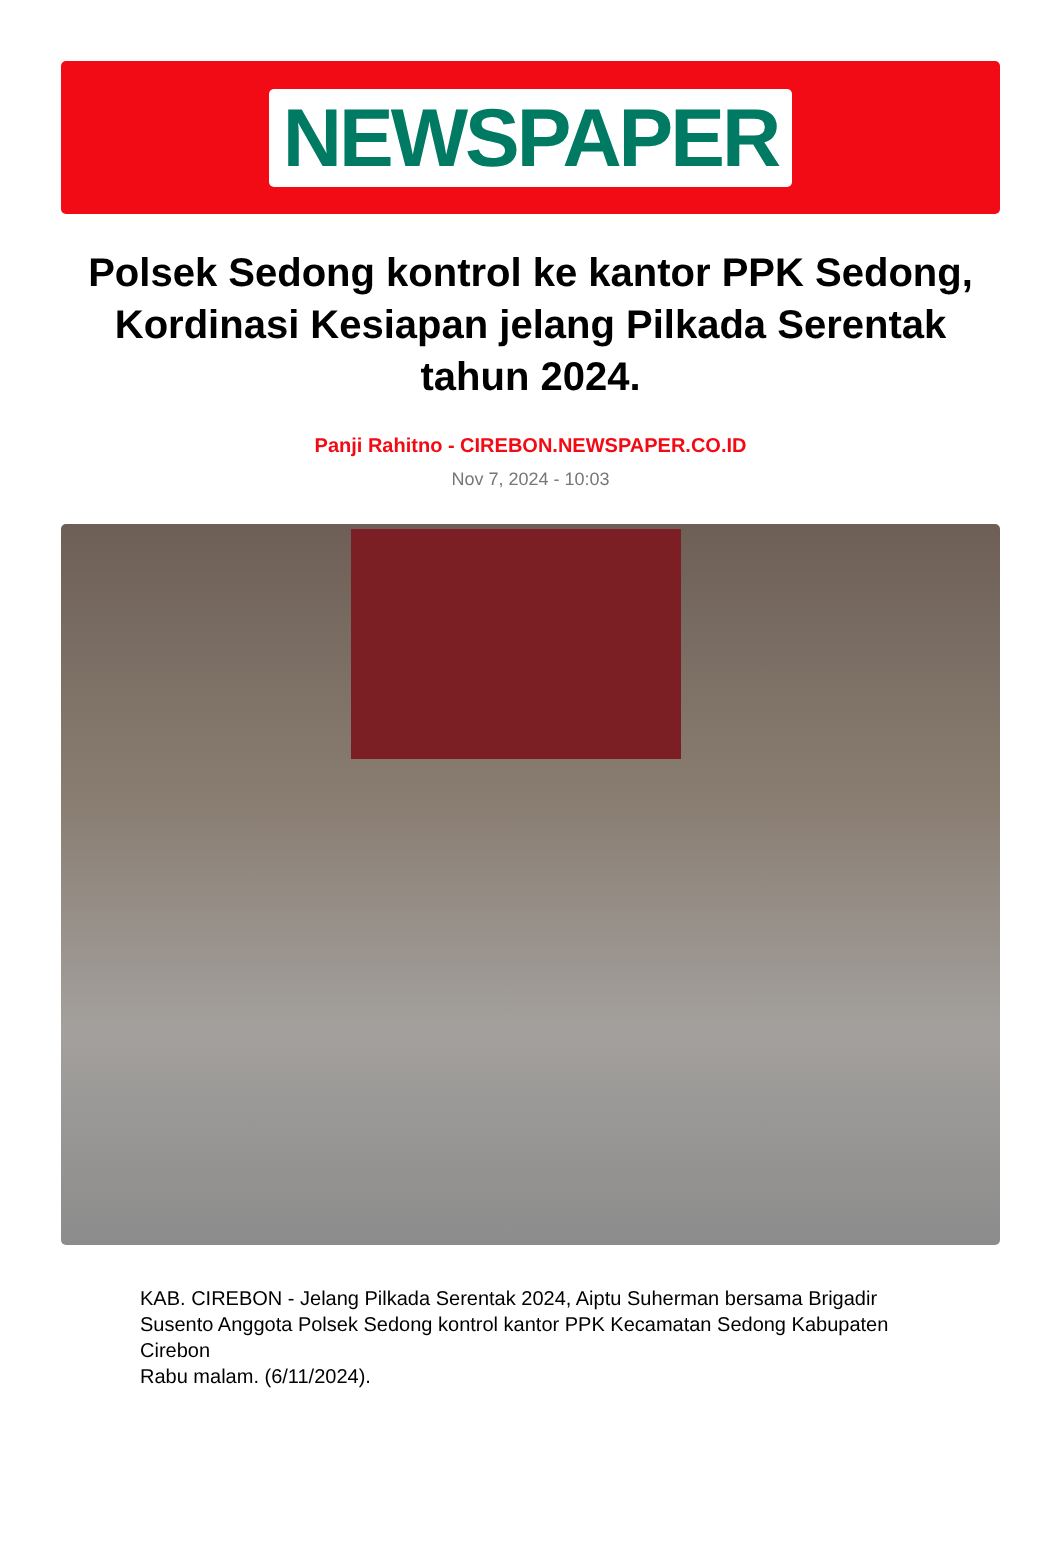NEWSPAPER
Polsek Sedong kontrol ke kantor PPK Sedong, Kordinasi Kesiapan jelang Pilkada Serentak tahun 2024.
Panji Rahitno - CIREBON.NEWSPAPER.CO.ID
Nov 7, 2024 - 10:03
KAB. CIREBON - Jelang Pilkada Serentak 2024, Aiptu Suherman bersama Brigadir Susento Anggota Polsek Sedong kontrol kantor PPK Kecamatan Sedong Kabupaten Cirebon
Rabu malam. (6/11/2024).